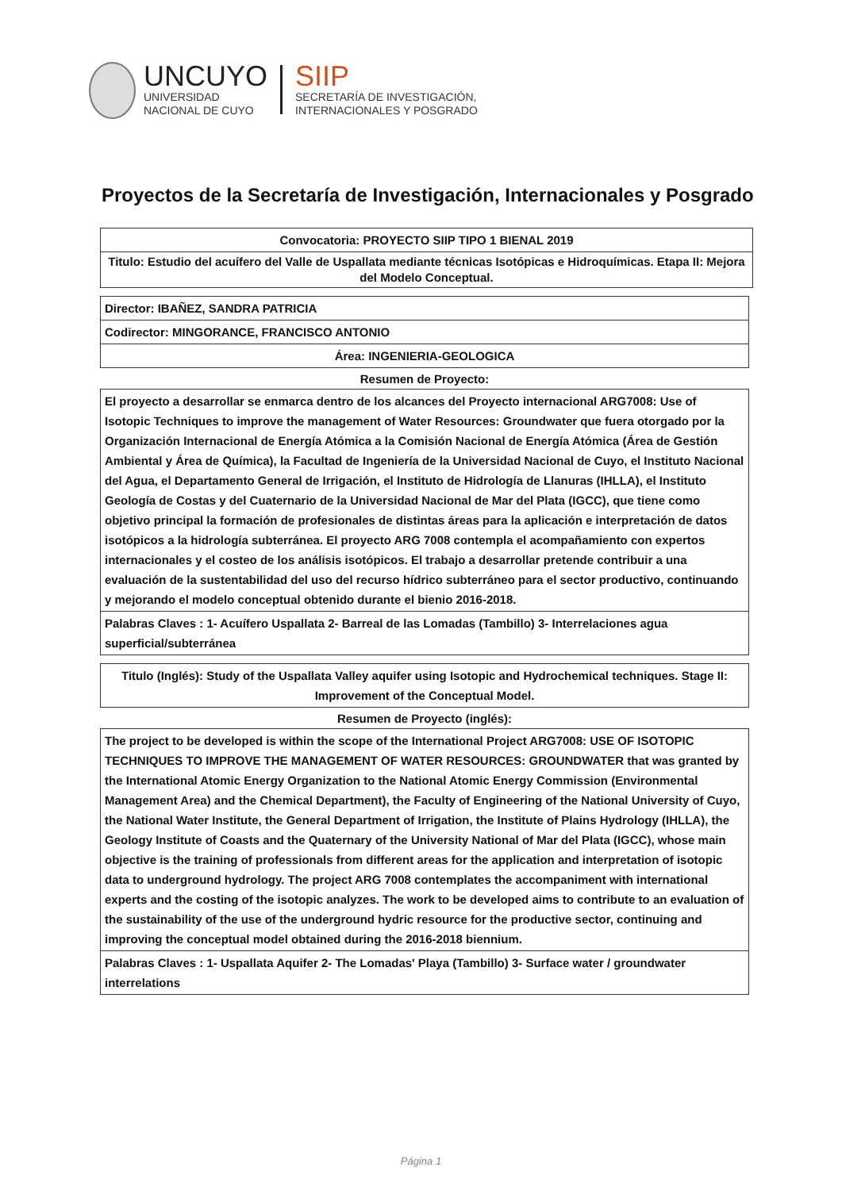UNCUYO
UNIVERSIDAD
NACIONAL DE CUYO
SIIP
SECRETARÍA DE INVESTIGACIÓN,
INTERNACIONALES Y POSGRADO
Proyectos de la Secretaría de Investigación, Internacionales y Posgrado
| Convocatoria: PROYECTO SIIP TIPO 1 BIENAL 2019 |
| Titulo: Estudio del acuífero del Valle de Uspallata mediante técnicas Isotópicas e Hidroquímicas. Etapa II: Mejora del Modelo Conceptual. |
| Director: IBAÑEZ, SANDRA PATRICIA |
| Codirector: MINGORANCE, FRANCISCO ANTONIO |
| Área: INGENIERIA-GEOLOGICA |
Resumen de Proyecto:
| El proyecto a desarrollar se enmarca dentro de los alcances del Proyecto internacional ARG7008: Use of Isotopic Techniques to improve the management of Water Resources: Groundwater que fuera otorgado por la Organización Internacional de Energía Atómica a la Comisión Nacional de Energía Atómica (Área de Gestión Ambiental y Área de Química), la Facultad de Ingeniería de la Universidad Nacional de Cuyo, el Instituto Nacional del Agua, el Departamento General de Irrigación, el Instituto de Hidrología de Llanuras (IHLLA), el Instituto Geología de Costas y del Cuaternario de la Universidad Nacional de Mar del Plata (IGCC), que tiene como objetivo principal la formación de profesionales de distintas áreas para la aplicación e interpretación de datos isotópicos a la hidrología subterránea. El proyecto ARG 7008 contempla el acompañamiento con expertos internacionales y el costeo de los análisis isotópicos. El trabajo a desarrollar pretende contribuir a una evaluación de la sustentabilidad del uso del recurso hídrico subterráneo para el sector productivo, continuando y mejorando el modelo conceptual obtenido durante el bienio 2016-2018. |
| Palabras Claves : 1- Acuífero Uspallata 2- Barreal de las Lomadas (Tambillo) 3- Interrelaciones agua superficial/subterránea |
| Titulo (Inglés): Study of the Uspallata Valley aquifer using Isotopic and Hydrochemical techniques. Stage II: Improvement of the Conceptual Model. |
Resumen de Proyecto (inglés):
| The project to be developed is within the scope of the International Project ARG7008: USE OF ISOTOPIC TECHNIQUES TO IMPROVE THE MANAGEMENT OF WATER RESOURCES: GROUNDWATER that was granted by the International Atomic Energy Organization to the National Atomic Energy Commission (Environmental Management Area) and the Chemical Department), the Faculty of Engineering of the National University of Cuyo, the National Water Institute, the General Department of Irrigation, the Institute of Plains Hydrology (IHLLA), the Geology Institute of Coasts and the Quaternary of the University National of Mar del Plata (IGCC), whose main objective is the training of professionals from different areas for the application and interpretation of isotopic data to underground hydrology. The project ARG 7008 contemplates the accompaniment with international experts and the costing of the isotopic analyzes. The work to be developed aims to contribute to an evaluation of the sustainability of the use of the underground hydric resource for the productive sector, continuing and improving the conceptual model obtained during the 2016-2018 biennium. |
| Palabras Claves : 1- Uspallata Aquifer 2- The Lomadas' Playa (Tambillo) 3- Surface water / groundwater interrelations |
Página 1